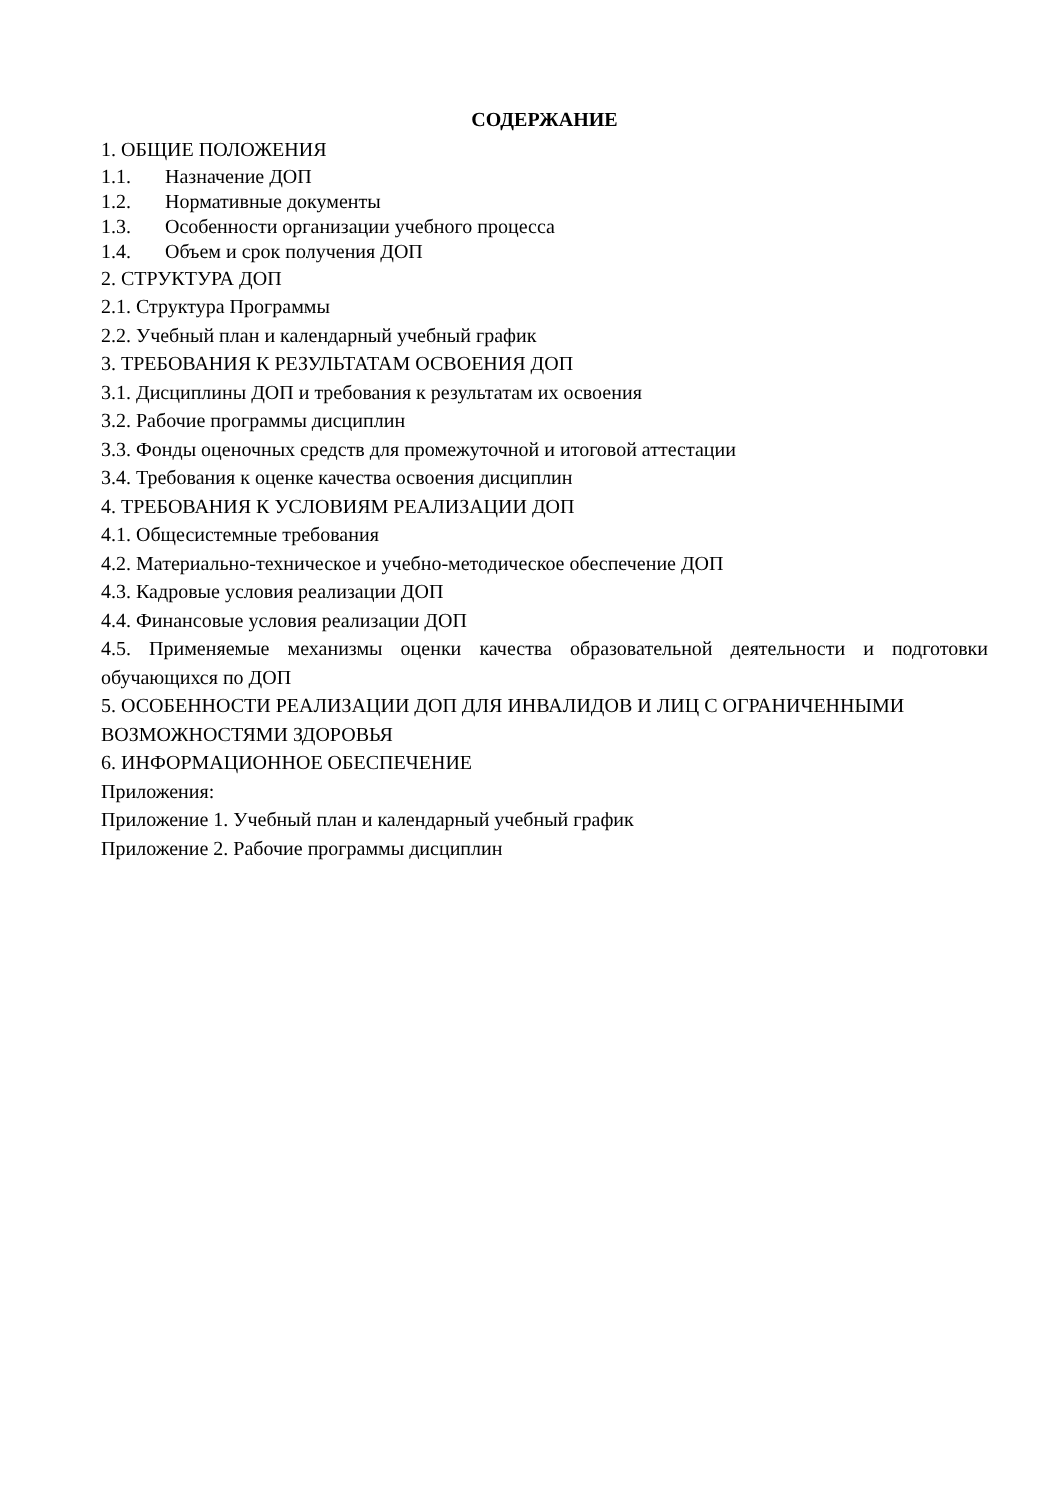СОДЕРЖАНИЕ
1. ОБЩИЕ ПОЛОЖЕНИЯ
1.1. Назначение ДОП
1.2. Нормативные документы
1.3. Особенности организации учебного процесса
1.4. Объем и срок получения ДОП
2. СТРУКТУРА ДОП
2.1. Структура Программы
2.2. Учебный план и календарный учебный график
3. ТРЕБОВАНИЯ К РЕЗУЛЬТАТАМ ОСВОЕНИЯ ДОП
3.1. Дисциплины ДОП и требования к результатам их освоения
3.2. Рабочие программы дисциплин
3.3. Фонды оценочных средств для промежуточной и итоговой аттестации
3.4. Требования к оценке качества освоения дисциплин
4. ТРЕБОВАНИЯ К УСЛОВИЯМ РЕАЛИЗАЦИИ ДОП
4.1. Общесистемные требования
4.2. Материально-техническое и учебно-методическое обеспечение ДОП
4.3. Кадровые условия реализации ДОП
4.4. Финансовые условия реализации ДОП
4.5. Применяемые механизмы оценки качества образовательной деятельности и подготовки обучающихся по ДОП
5. ОСОБЕННОСТИ РЕАЛИЗАЦИИ ДОП ДЛЯ ИНВАЛИДОВ И ЛИЦ С ОГРАНИЧЕННЫМИ ВОЗМОЖНОСТЯМИ ЗДОРОВЬЯ
6. ИНФОРМАЦИОННОЕ ОБЕСПЕЧЕНИЕ
Приложения:
Приложение 1. Учебный план и календарный учебный график
Приложение 2. Рабочие программы дисциплин